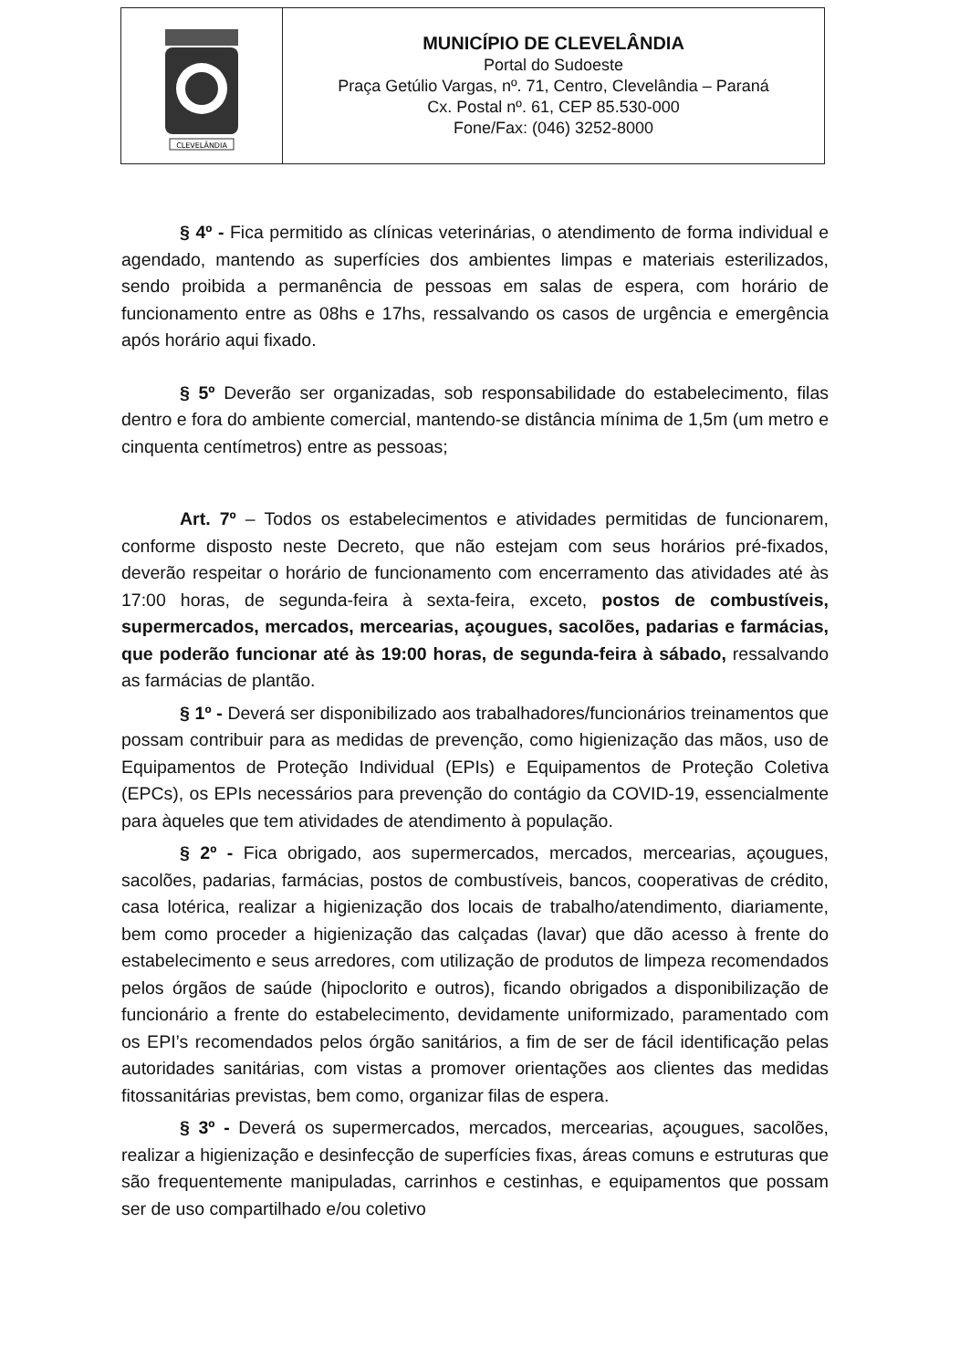| CLEVELÂNDIA | MUNICÍPIO DE CLEVELÂNDIA Portal do Sudoeste Praça Getúlio Vargas, nº. 71, Centro, Clevelândia – Paraná Cx. Postal nº. 61, CEP 85.530-000 Fone/Fax: (046) 3252-8000 |
§ 4º - Fica permitido as clínicas veterinárias, o atendimento de forma individual e agendado, mantendo as superfícies dos ambientes limpas e materiais esterilizados, sendo proibida a permanência de pessoas em salas de espera, com horário de funcionamento entre as 08hs e 17hs, ressalvando os casos de urgência e emergência após horário aqui fixado.
§ 5º Deverão ser organizadas, sob responsabilidade do estabelecimento, filas dentro e fora do ambiente comercial, mantendo-se distância mínima de 1,5m (um metro e cinquenta centímetros) entre as pessoas;
Art. 7º – Todos os estabelecimentos e atividades permitidas de funcionarem, conforme disposto neste Decreto, que não estejam com seus horários pré-fixados, deverão respeitar o horário de funcionamento com encerramento das atividades até às 17:00 horas, de segunda-feira à sexta-feira, exceto, postos de combustíveis, supermercados, mercados, mercearias, açougues, sacolões, padarias e farmácias, que poderão funcionar até às 19:00 horas, de segunda-feira à sábado, ressalvando as farmácias de plantão.
§ 1º - Deverá ser disponibilizado aos trabalhadores/funcionários treinamentos que possam contribuir para as medidas de prevenção, como higienização das mãos, uso de Equipamentos de Proteção Individual (EPIs) e Equipamentos de Proteção Coletiva (EPCs), os EPIs necessários para prevenção do contágio da COVID-19, essencialmente para àqueles que tem atividades de atendimento à população.
§ 2º - Fica obrigado, aos supermercados, mercados, mercearias, açougues, sacolões, padarias, farmácias, postos de combustíveis, bancos, cooperativas de crédito, casa lotérica, realizar a higienização dos locais de trabalho/atendimento, diariamente, bem como proceder a higienização das calçadas (lavar) que dão acesso à frente do estabelecimento e seus arredores, com utilização de produtos de limpeza recomendados pelos órgãos de saúde (hipoclorito e outros), ficando obrigados a disponibilização de funcionário a frente do estabelecimento, devidamente uniformizado, paramentado com os EPI’s recomendados pelos órgão sanitários, a fim de ser de fácil identificação pelas autoridades sanitárias, com vistas a promover orientações aos clientes das medidas fitossanitárias previstas, bem como, organizar filas de espera.
§ 3º - Deverá os supermercados, mercados, mercearias, açougues, sacolões, realizar a higienização e desinfecção de superfícies fixas, áreas comuns e estruturas que são frequentemente manipuladas, carrinhos e cestinhas, e equipamentos que possam ser de uso compartilhado e/ou coletivo